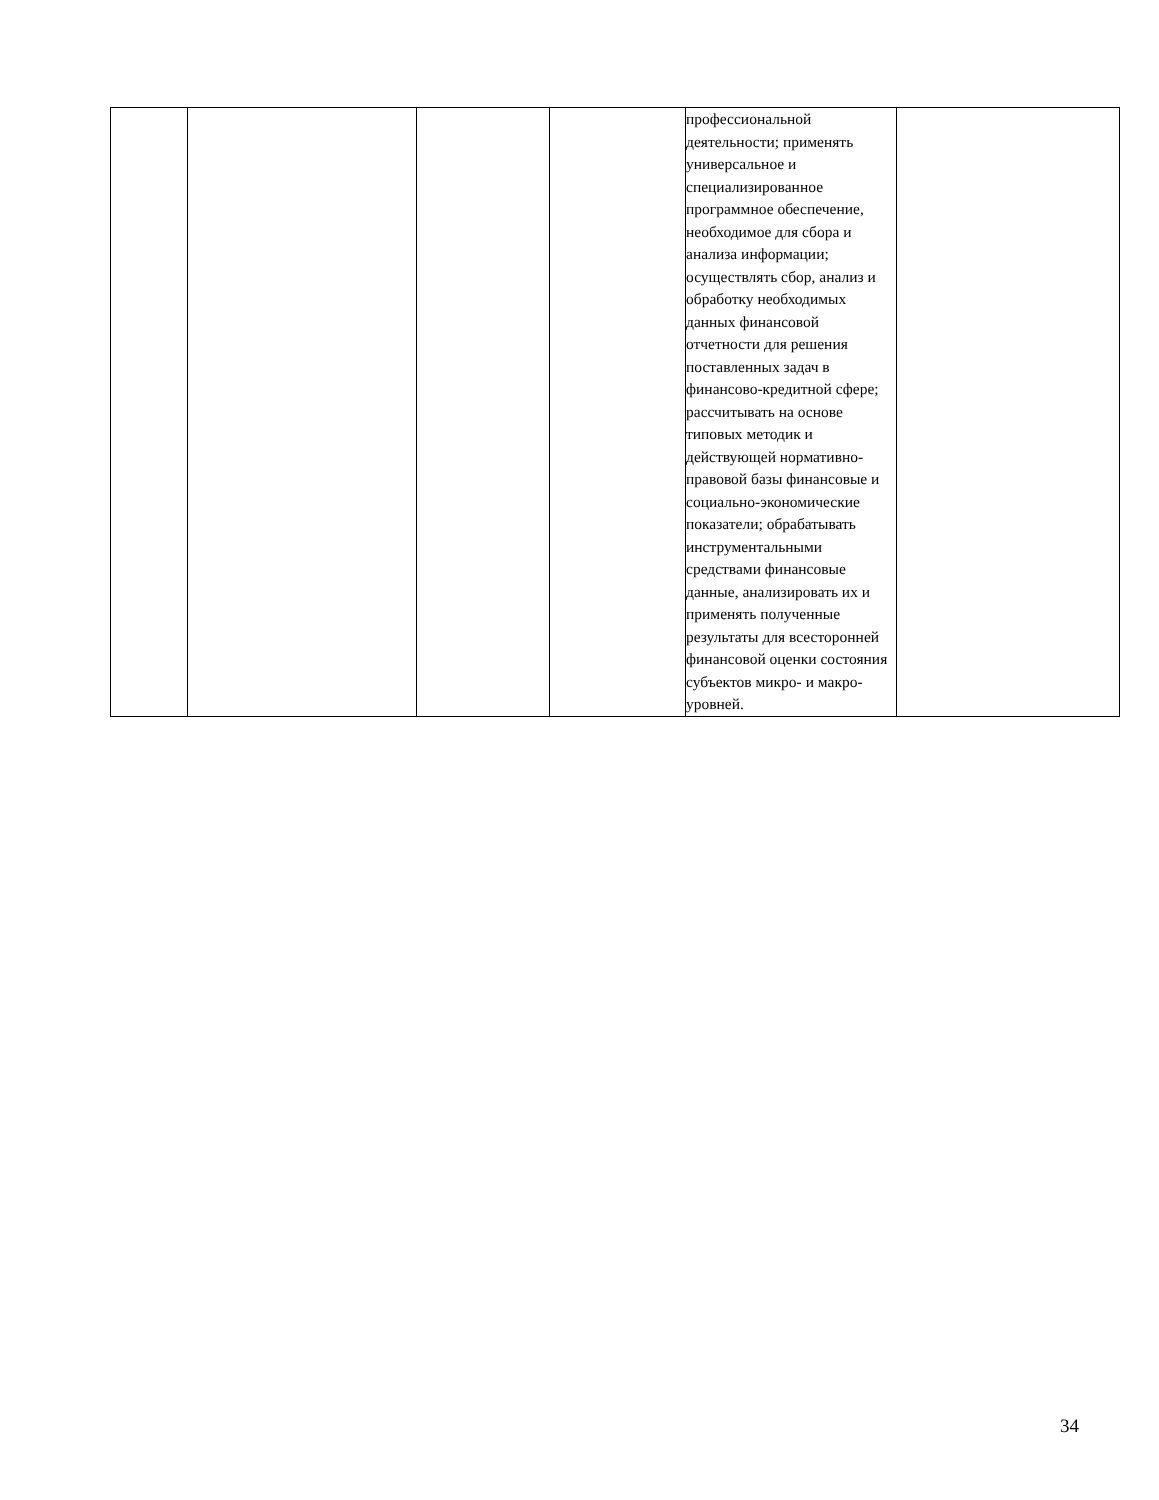| | | | | профессиональной деятельности; применять универсальное и специализированное программное обеспечение, необходимое для сбора и анализа информации; осуществлять сбор, анализ и обработку необходимых данных финансовой отчетности для решения поставленных задач в финансово-кредитной сфере; рассчитывать на основе типовых методик и действующей нормативно-правовой базы финансовые и социально-экономические показатели; обрабатывать инструментальными средствами финансовые данные, анализировать их и применять полученные результаты для всесторонней финансовой оценки состояния субъектов микро- и макро-уровней. | |
34